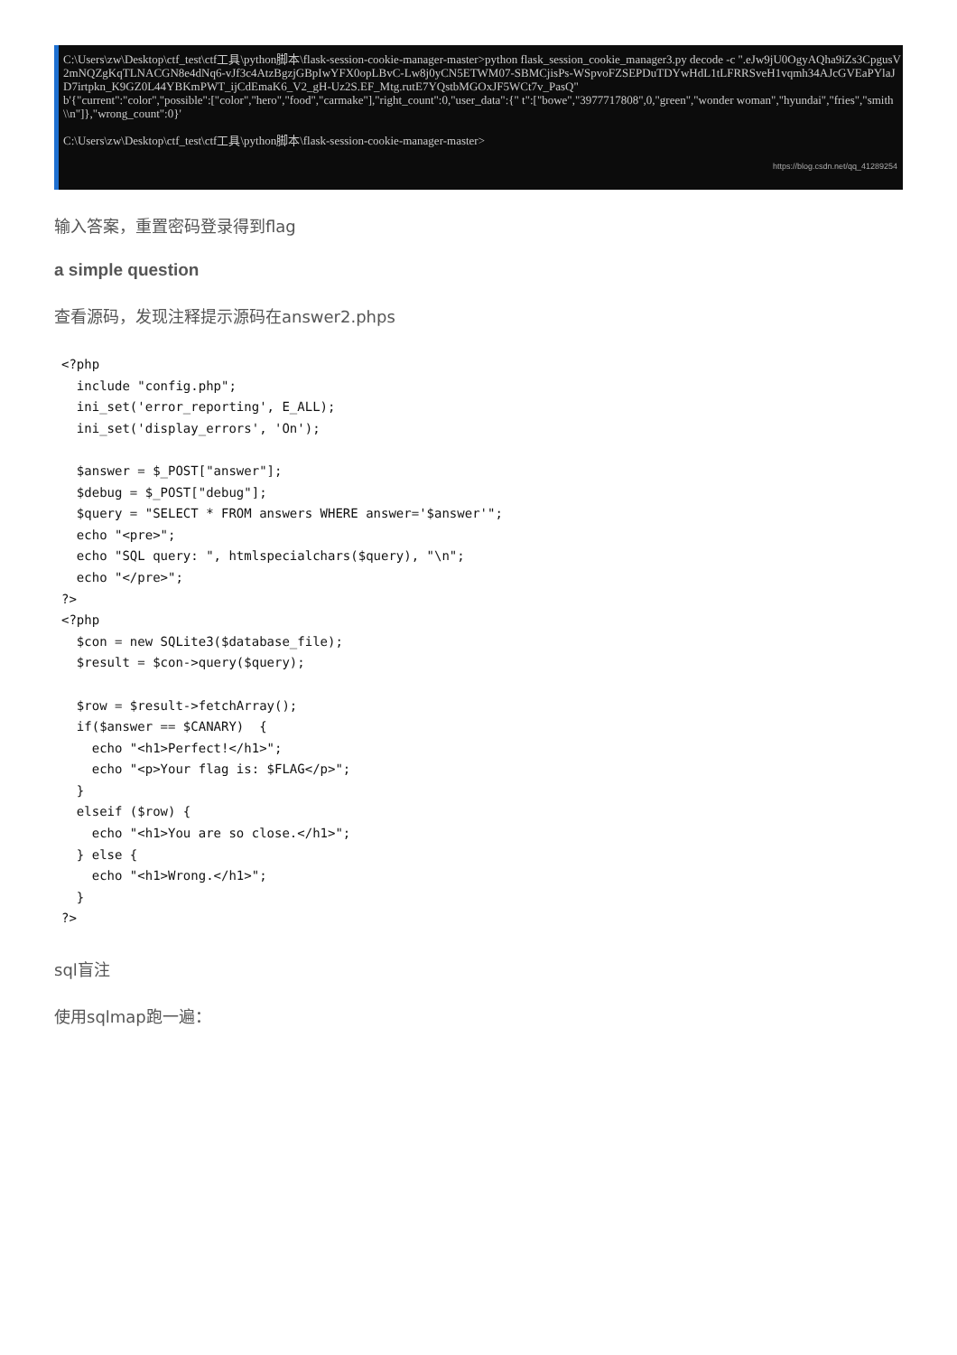C:\Users\zw\Desktop\ctf_test\ctf工具\python脚本\flask-session-cookie-manager-master>python flask_session_cookie_manager3.py decode -c ".eJw9jU0OgyAQha9iZs3CpgusV2mNQZgKqTLNACGN8e4dNq6-vJf3c4AtzBgzjGBpIwYFX0opLBvC-Lw8j0yCN5ETWM07-SBMCjisPs-WSpvoFZSEPDuTDYwHdL1tLFRRSveH1vqmh34AJcGVEaPYlaJD7irtpkn_K9GZ0L44YBKmPWT_ijCdEmaK6_V2_gH-Uz2S.EF_Mtg.rutE7YQstbMGOxJF5WCt7v_PasQ"
b'{"current":"color","possible":["color","hero","food","carmake"],"right_count":0,"user_data":{" t":["bowe","3977717808",0,"green","wonder woman","hyundai","fries","smith\\n"]},"wrong_count":0}'
C:\Users\zw\Desktop\ctf_test\ctf工具\python脚本\flask-session-cookie-manager-master>
https://blog.csdn.net/qq_41289254
输入答案，重置密码登录得到flag
a simple question
查看源码，发现注释提示源码在answer2.phps
<?php
  include "config.php";
  ini_set('error_reporting', E_ALL);
  ini_set('display_errors', 'On');

  $answer = $_POST["answer"];
  $debug = $_POST["debug"];
  $query = "SELECT * FROM answers WHERE answer='$answer'";
  echo "<pre>";
  echo "SQL query: ", htmlspecialchars($query), "\n";
  echo "</pre>";
?>
<?php
  $con = new SQLite3($database_file);
  $result = $con->query($query);

  $row = $result->fetchArray();
  if($answer == $CANARY)  {
    echo "<h1>Perfect!</h1>";
    echo "<p>Your flag is: $FLAG</p>";
  }
  elseif ($row) {
    echo "<h1>You are so close.</h1>";
  } else {
    echo "<h1>Wrong.</h1>";
  }
?>
sql盲注
使用sqlmap跑一遍：